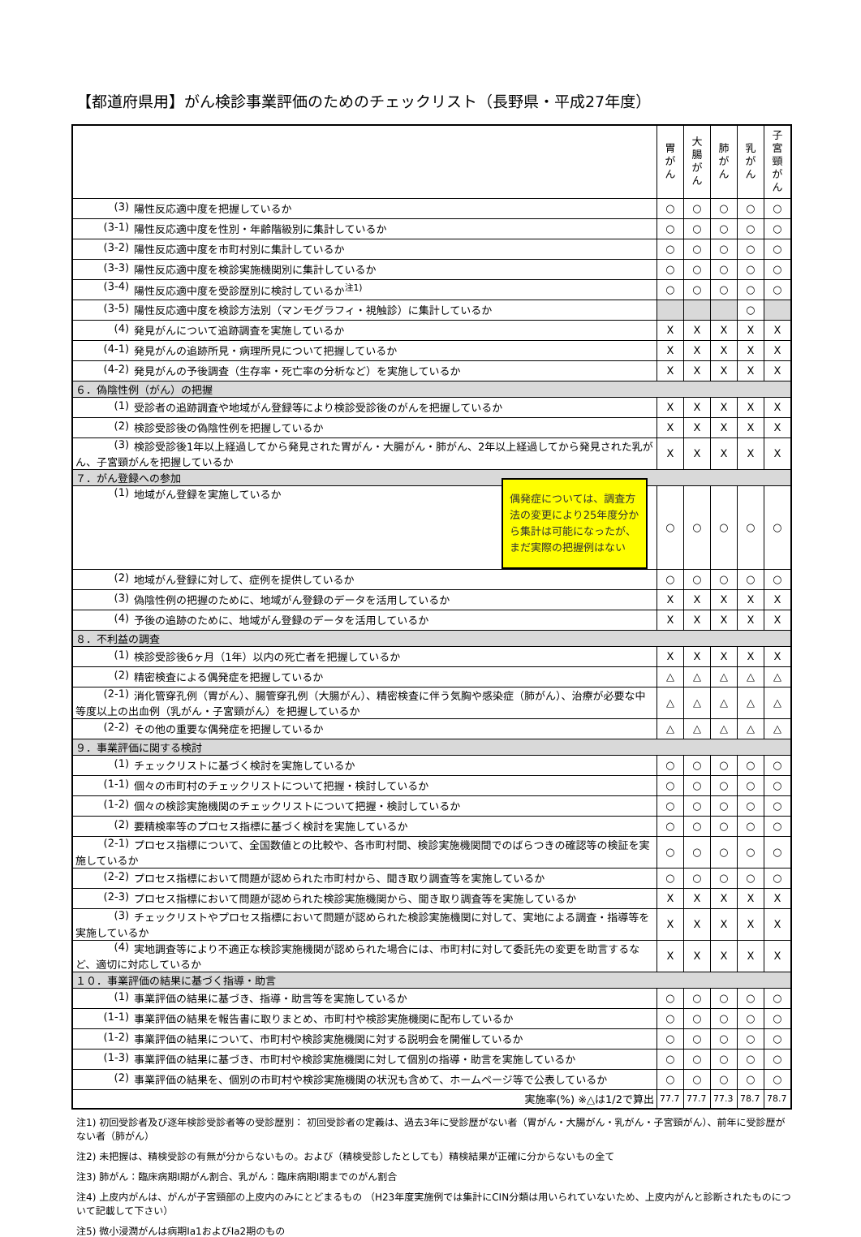【都道府県用】がん検診事業評価のためのチェックリスト（長野県・平成27年度）
| | 胃 が ん | 大 腸 が ん | 肺 が ん | 乳 が ん | 子 宮 頸 が ん |
| --- | --- | --- | --- | --- | --- |
| (3) 陽性反応適中度を把握しているか | ○ | ○ | ○ | ○ | ○ |
| (3-1) 陽性反応適中度を性別・年齢階級別に集計しているか | ○ | ○ | ○ | ○ | ○ |
| (3-2) 陽性反応適中度を市町村別に集計しているか | ○ | ○ | ○ | ○ | ○ |
| (3-3) 陽性反応適中度を検診実施機関別に集計しているか | ○ | ○ | ○ | ○ | ○ |
| (3-4) 陽性反応適中度を受診歴別に検討しているか<sup>注1)</sup> | ○ | ○ | ○ | ○ | ○ |
| (3-5) 陽性反応適中度を検診方法別（マンモグラフィ・視触診）に集計しているか | | | | ○ | |
| (4) 発見がんについて追跡調査を実施しているか | X | X | X | X | X |
| (4-1) 発見がんの追跡所見・病理所見について把握しているか | X | X | X | X | X |
| (4-2) 発見がんの予後調査（生存率・死亡率の分析など）を実施しているか | X | X | X | X | X |
| ６．偽陰性例（がん）の把握 | | | | | |
| (1) 受診者の追跡調査や地域がん登録等により検診受診後のがんを把握しているか | X | X | X | X | X |
| (2) 検診受診後の偽陰性例を把握しているか | X | X | X | X | X |
| (3) 検診受診後1年以上経過してから発見された胃がん・大腸がん・肺がん、2年以上経過してから発見された乳がん、子宮頸がんを把握しているか | X | X | X | X | X |
| ７．がん登録への参加 | | | | | |
| 偶発症については、調査方法の変更により25年度分から集計は可能になったが、まだ実際の把握例はない (1) 地域がん登録を実施しているか | ○ | ○ | ○ | ○ | ○ |
| (2) 地域がん登録に対して、症例を提供しているか | ○ | ○ | ○ | ○ | ○ |
| (3) 偽陰性例の把握のために、地域がん登録のデータを活用しているか | X | X | X | X | X |
| (4) 予後の追跡のために、地域がん登録のデータを活用しているか | X | X | X | X | X |
| ８．不利益の調査 | | | | | |
| (1) 検診受診後6ヶ月（1年）以内の死亡者を把握しているか | X | X | X | X | X |
| (2) 精密検査による偶発症を把握しているか | △ | △ | △ | △ | △ |
| (2-1) 消化管穿孔例（胃がん）、腸管穿孔例（大腸がん）、精密検査に伴う気胸や感染症（肺がん）、治療が必要な中等度以上の出血例（乳がん・子宮頸がん）を把握しているか | △ | △ | △ | △ | △ |
| (2-2) その他の重要な偶発症を把握しているか | △ | △ | △ | △ | △ |
| ９．事業評価に関する検討 | | | | | |
| (1) チェックリストに基づく検討を実施しているか | ○ | ○ | ○ | ○ | ○ |
| (1-1) 個々の市町村のチェックリストについて把握・検討しているか | ○ | ○ | ○ | ○ | ○ |
| (1-2) 個々の検診実施機関のチェックリストについて把握・検討しているか | ○ | ○ | ○ | ○ | ○ |
| (2) 要精検率等のプロセス指標に基づく検討を実施しているか | ○ | ○ | ○ | ○ | ○ |
| (2-1) プロセス指標について、全国数値との比較や、各市町村間、検診実施機関間でのばらつきの確認等の検証を実施しているか | ○ | ○ | ○ | ○ | ○ |
| (2-2) プロセス指標において問題が認められた市町村から、聞き取り調査等を実施しているか | ○ | ○ | ○ | ○ | ○ |
| (2-3) プロセス指標において問題が認められた検診実施機関から、聞き取り調査等を実施しているか | X | X | X | X | X |
| (3) チェックリストやプロセス指標において問題が認められた検診実施機関に対して、実地による調査・指導等を実施しているか | X | X | X | X | X |
| (4) 実地調査等により不適正な検診実施機関が認められた場合には、市町村に対して委託先の変更を助言するなど、適切に対応しているか | X | X | X | X | X |
| １０．事業評価の結果に基づく指導・助言 | | | | | |
| (1) 事業評価の結果に基づき、指導・助言等を実施しているか | ○ | ○ | ○ | ○ | ○ |
| (1-1) 事業評価の結果を報告書に取りまとめ、市町村や検診実施機関に配布しているか | ○ | ○ | ○ | ○ | ○ |
| (1-2) 事業評価の結果について、市町村や検診実施機関に対する説明会を開催しているか | ○ | ○ | ○ | ○ | ○ |
| (1-3) 事業評価の結果に基づき、市町村や検診実施機関に対して個別の指導・助言を実施しているか | ○ | ○ | ○ | ○ | ○ |
| (2) 事業評価の結果を、個別の市町村や検診実施機関の状況も含めて、ホームページ等で公表しているか | ○ | ○ | ○ | ○ | ○ |
| 実施率(%) ※△は1/2で算出 | 77.7 | 77.7 | 77.3 | 78.7 | 78.7 |
注1) 初回受診者及び逐年検診受診者等の受診歴別： 初回受診者の定義は、過去3年に受診歴がない者（胃がん・大腸がん・乳がん・子宮頸がん）、前年に受診歴がない者（肺がん）
注2) 未把握は、精検受診の有無が分からないもの。および（精検受診したとしても）精検結果が正確に分からないもの全て
注3) 肺がん：臨床病期Ⅰ期がん割合、乳がん：臨床病期Ⅰ期までのがん割合
注4) 上皮内がんは、がんが子宮頸部の上皮内のみにとどまるもの （H23年度実施例では集計にCIN分類は用いられていないため、上皮内がんと診断されたものについて記載して下さい）
注5) 微小浸潤がんは病期Ⅰa1およびⅠa2期のもの